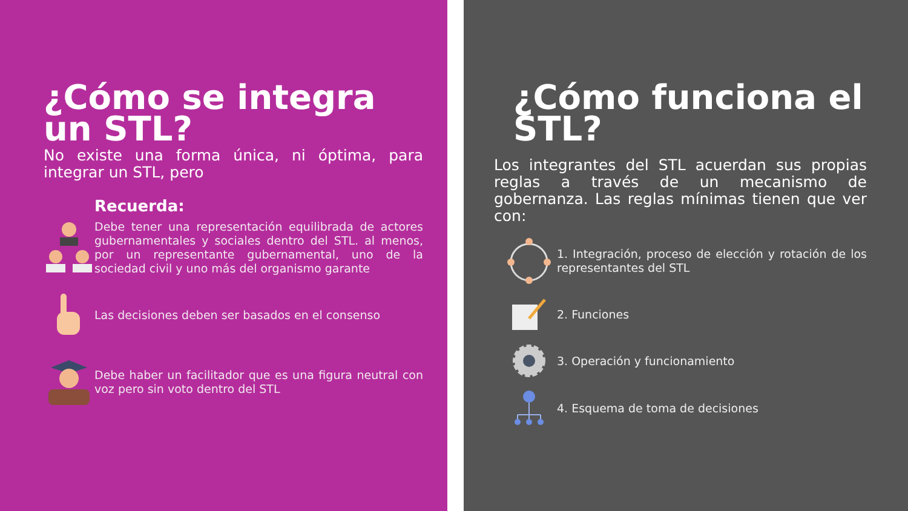¿Cómo se integra un STL?
No existe una forma única, ni óptima, para integrar un STL, pero
Recuerda:
Debe tener una representación equilibrada de actores gubernamentales y sociales dentro del STL. al menos, por un representante gubernamental, uno de la sociedad civil y uno más del organismo garante
Las decisiones deben ser basados en el consenso
Debe haber un facilitador que es una figura neutral con voz pero sin voto dentro del STL
¿Cómo funciona el STL?
Los integrantes del STL acuerdan sus propias reglas a través de un mecanismo de gobernanza. Las reglas mínimas tienen que ver con:
1. Integración, proceso de elección y rotación de los representantes del STL
2. Funciones
3. Operación y funcionamiento
4. Esquema de toma de decisiones